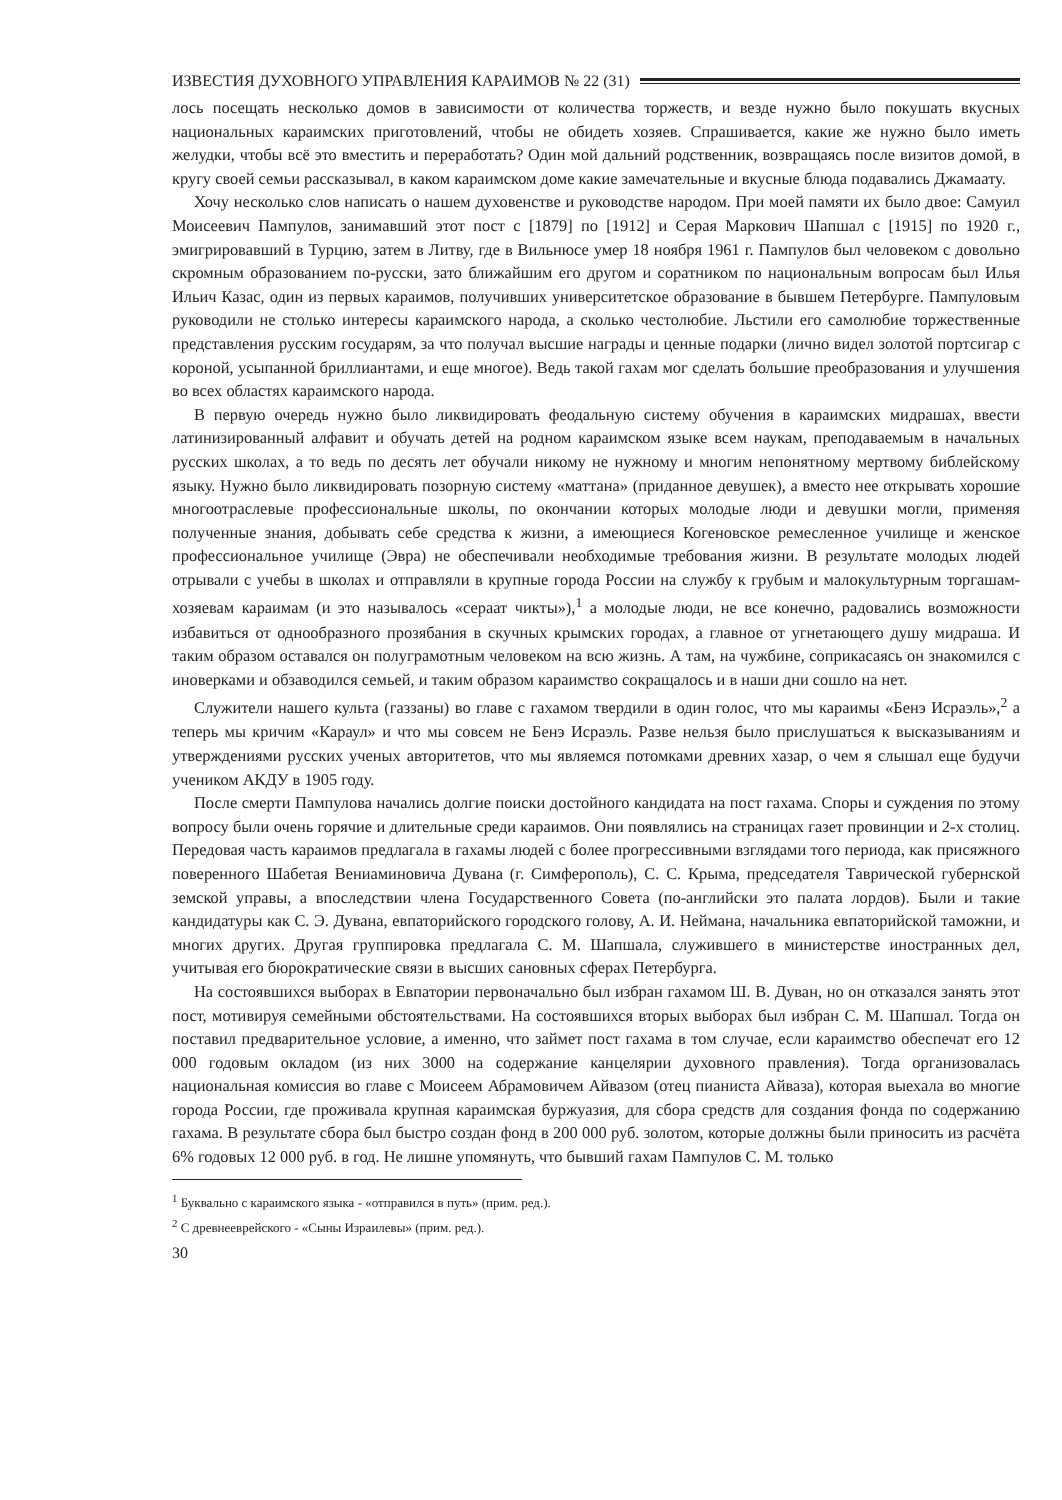ИЗВЕСТИЯ ДУХОВНОГО УПРАВЛЕНИЯ КАРАИМОВ № 22 (31)
лось посещать несколько домов в зависимости от количества торжеств, и везде нужно было покушать вкусных национальных караимских приготовлений, чтобы не обидеть хозяев. Спрашивается, какие же нужно было иметь желудки, чтобы всё это вместить и переработать? Один мой дальний родственник, возвращаясь после визитов домой, в кругу своей семьи рассказывал, в каком караимском доме какие замечательные и вкусные блюда подавались Джамаату.
Хочу несколько слов написать о нашем духовенстве и руководстве народом. При моей памяти их было двое: Самуил Моисеевич Пампулов, занимавший этот пост с [1879] по [1912] и Серая Маркович Шапшал с [1915] по 1920 г., эмигрировавший в Турцию, затем в Литву, где в Вильнюсе умер 18 ноября 1961 г. Пампулов был человеком с довольно скромным образованием по-русски, зато ближайшим его другом и соратником по национальным вопросам был Илья Ильич Казас, один из первых караимов, получивших университетское образование в бывшем Петербурге. Пампуловым руководили не столько интересы караимского народа, а сколько честолюбие. Льстили его самолюбие торжественные представления русским государям, за что получал высшие награды и ценные подарки (лично видел золотой портсигар с короной, усыпанной бриллиантами, и еще многое). Ведь такой гахам мог сделать большие преобразования и улучшения во всех областях караимского народа.
В первую очередь нужно было ликвидировать феодальную систему обучения в караимских мидрашах, ввести латинизированный алфавит и обучать детей на родном караимском языке всем наукам, преподаваемым в начальных русских школах, а то ведь по десять лет обучали никому не нужному и многим непонятному мертвому библейскому языку. Нужно было ликвидировать позорную систему «маттана» (приданное девушек), а вместо нее открывать хорошие многоотраслевые профессиональные школы, по окончании которых молодые люди и девушки могли, применяя полученные знания, добывать себе средства к жизни, а имеющиеся Когеновское ремесленное училище и женское профессиональное училище (Эвра) не обеспечивали необходимые требования жизни. В результате молодых людей отрывали с учебы в школах и отправляли в крупные города России на службу к грубым и малокультурным торгашам-хозяевам караимам (и это называлось «сераат чикты»),<sup>1</sup> а молодые люди, не все конечно, радовались возможности избавиться от однообразного прозябания в скучных крымских городах, а главное от угнетающего душу мидраша. И таким образом оставался он полуграмотным человеком на всю жизнь. А там, на чужбине, соприкасаясь он знакомился с иноверками и обзаводился семьей, и таким образом караимство сокращалось и в наши дни сошло на нет.
Служители нашего культа (газзаны) во главе с гахамом твердили в один голос, что мы караимы «Бенэ Исраэль»,<sup>2</sup> а теперь мы кричим «Караул» и что мы совсем не Бенэ Исраэль. Разве нельзя было прислушаться к высказываниям и утверждениями русских ученых авторитетов, что мы являемся потомками древних хазар, о чем я слышал еще будучи учеником АКДУ в 1905 году.
После смерти Пампулова начались долгие поиски достойного кандидата на пост гахама. Споры и суждения по этому вопросу были очень горячие и длительные среди караимов. Они появлялись на страницах газет провинции и 2-х столиц. Передовая часть караимов предлагала в гахамы людей с более прогрессивными взглядами того периода, как присяжного поверенного Шабетая Вениаминовича Дувана (г. Симферополь), С. С. Крыма, председателя Таврической губернской земской управы, а впоследствии члена Государственного Совета (по-английски это палата лордов). Были и такие кандидатуры как С. Э. Дувана, евпаторийского городского голову, А. И. Неймана, начальника евпаторийской таможни, и многих других. Другая группировка предлагала С. М. Шапшала, служившего в министерстве иностранных дел, учитывая его бюрократические связи в высших сановных сферах Петербурга.
На состоявшихся выборах в Евпатории первоначально был избран гахамом Ш. В. Дуван, но он отказался занять этот пост, мотивируя семейными обстоятельствами. На состоявшихся вторых выборах был избран С. М. Шапшал. Тогда он поставил предварительное условие, а именно, что займет пост гахама в том случае, если караимство обеспечат его 12 000 годовым окладом (из них 3000 на содержание канцелярии духовного правления). Тогда организовалась национальная комиссия во главе с Моисеем Абрамовичем Айвазом (отец пианиста Айваза), которая выехала во многие города России, где проживала крупная караимская буржуазия, для сбора средств для создания фонда по содержанию гахама. В результате сбора был быстро создан фонд в 200 000 руб. золотом, которые должны были приносить из расчёта 6% годовых 12 000 руб. в год. Не лишне упомянуть, что бывший гахам Пампулов С. М. только
<sup>1</sup> Буквально с караимского языка - «отправился в путь» (прим. ред.).
<sup>2</sup> С древнееврейского - «Сыны Израилевы» (прим. ред.).
30